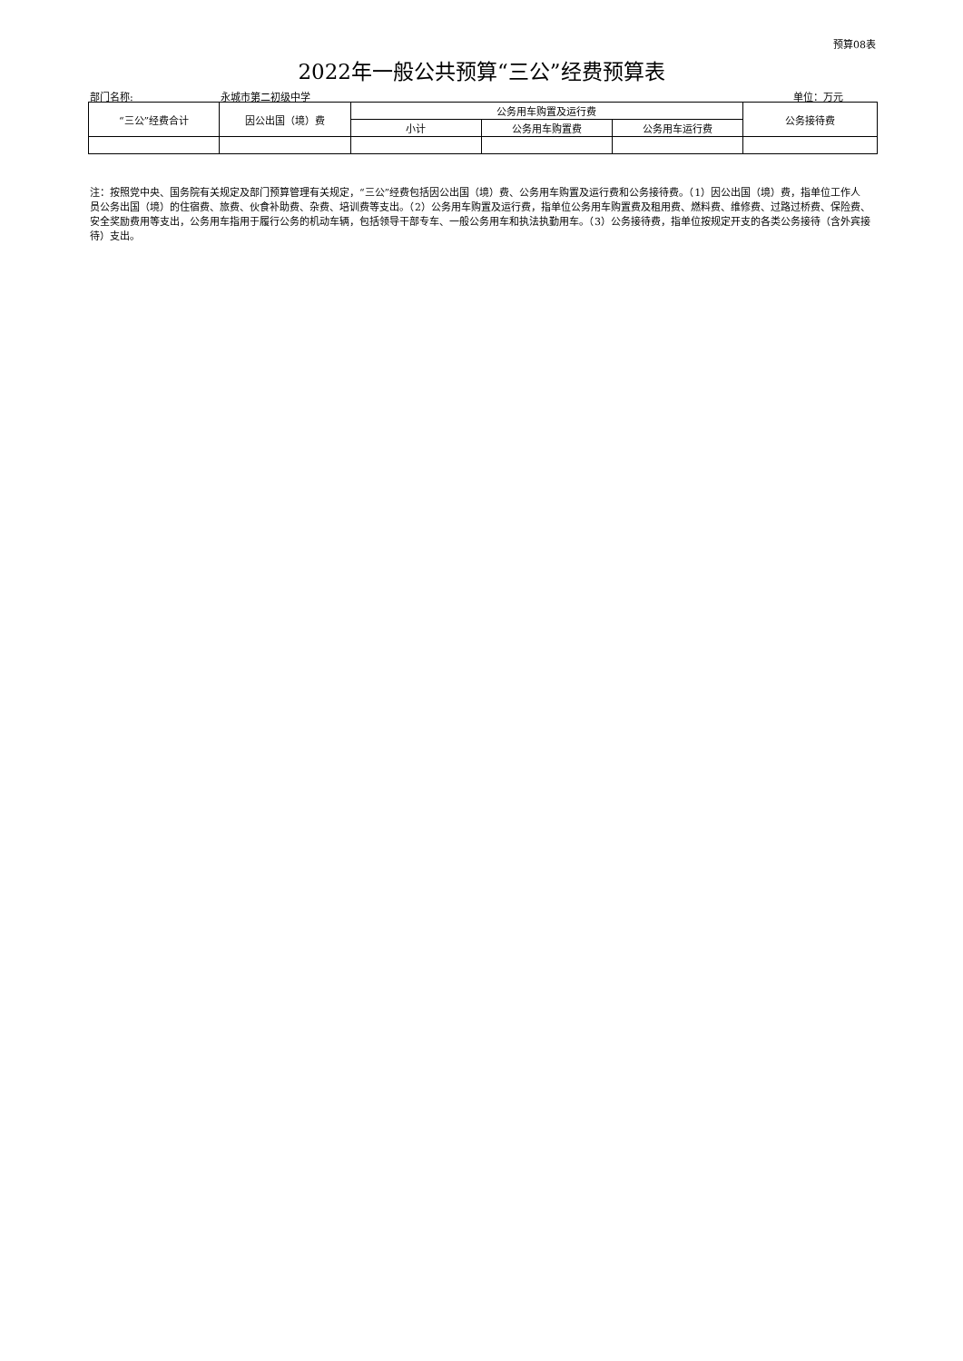预算08表
2022年一般公共预算“三公”经费预算表
部门名称: 永城市第二初级中学 单位：万元
| “三公”经费合计 | 因公出国（境）费 | 公务用车购置及运行费 | | | 公务接待费 |
| --- | --- | --- | --- | --- | --- |
| | | 小计 | 公务用车购置费 | 公务用车运行费 | |
注：按照党中央、国务院有关规定及部门预算管理有关规定，“三公”经费包括因公出国（境）费、公务用车购置及运行费和公务接待费。（1）因公出国（境）费，指单位工作人员公务出国（境）的住宿费、旅费、伙食补助费、杂费、培训费等支出。（2）公务用车购置及运行费，指单位公务用车购置费及租用费、燃料费、维修费、过路过桥费、保险费、安全奖励费用等支出，公务用车指用于履行公务的机动车辆，包括领导干部专车、一般公务用车和执法执勤用车。（3）公务接待费，指单位按规定开支的各类公务接待（含外宾接待）支出。